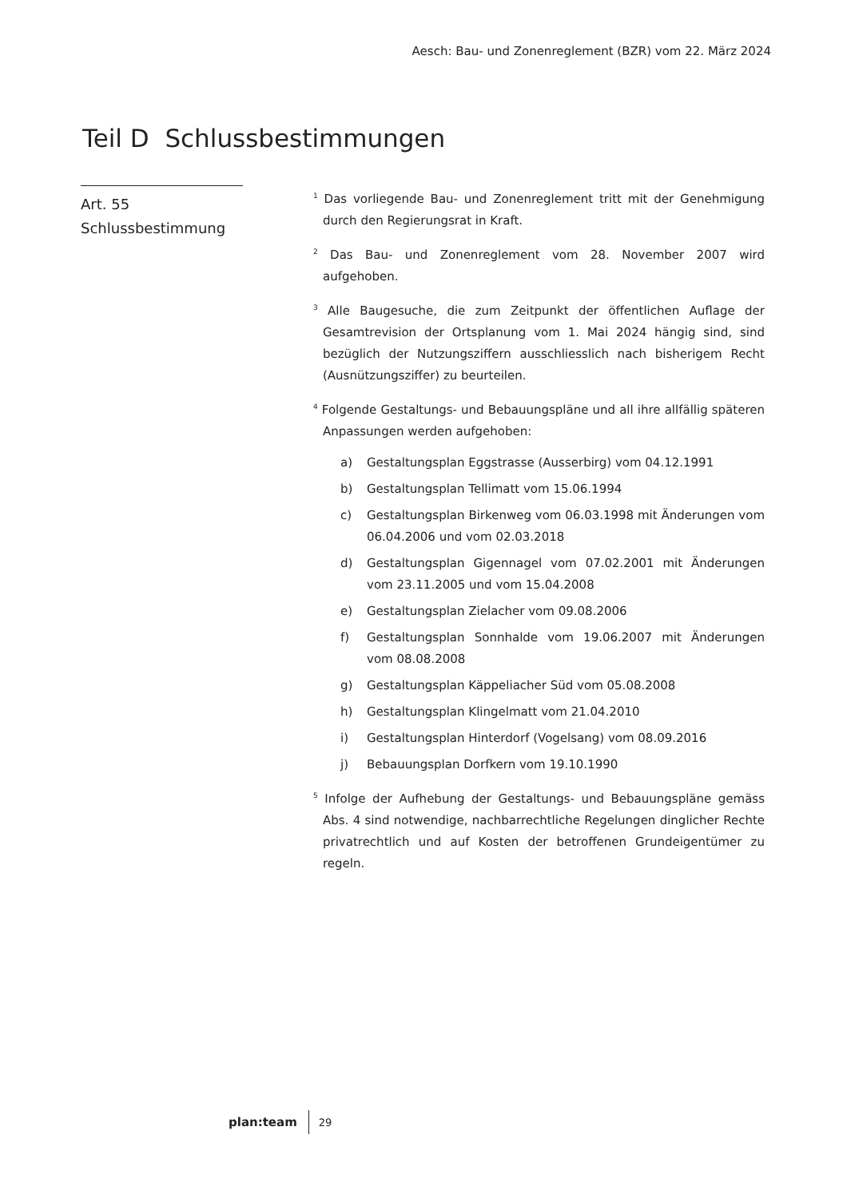Aesch: Bau- und Zonenreglement (BZR) vom 22. März 2024
Teil D Schlussbestimmungen
Art. 55
Schlussbestimmung
<sup>1</sup> Das vorliegende Bau- und Zonenreglement tritt mit der Genehmigung durch den Regierungsrat in Kraft.
<sup>2</sup> Das Bau- und Zonenreglement vom 28. November 2007 wird aufgehoben.
<sup>3</sup> Alle Baugesuche, die zum Zeitpunkt der öffentlichen Auflage der Gesamtrevision der Ortsplanung vom 1. Mai 2024 hängig sind, sind bezüglich der Nutzungsziffern ausschliesslich nach bisherigem Recht (Ausnützungsziffer) zu beurteilen.
<sup>4</sup> Folgende Gestaltungs- und Bebauungspläne und all ihre allfällig späteren Anpassungen werden aufgehoben:
a) Gestaltungsplan Eggstrasse (Ausserbirg) vom 04.12.1991
b) Gestaltungsplan Tellimatt vom 15.06.1994
c) Gestaltungsplan Birkenweg vom 06.03.1998 mit Änderungen vom 06.04.2006 und vom 02.03.2018
d) Gestaltungsplan Gigennagel vom 07.02.2001 mit Änderungen vom 23.11.2005 und vom 15.04.2008
e) Gestaltungsplan Zielacher vom 09.08.2006
f) Gestaltungsplan Sonnhalde vom 19.06.2007 mit Änderungen vom 08.08.2008
g) Gestaltungsplan Käppeliacher Süd vom 05.08.2008
h) Gestaltungsplan Klingelmatt vom 21.04.2010
i) Gestaltungsplan Hinterdorf (Vogelsang) vom 08.09.2016
j) Bebauungsplan Dorfkern vom 19.10.1990
<sup>5</sup> Infolge der Aufhebung der Gestaltungs- und Bebauungspläne gemäss Abs. 4 sind notwendige, nachbarrechtliche Regelungen dinglicher Rechte privatrechtlich und auf Kosten der betroffenen Grundeigentümer zu regeln.
plan:team 29